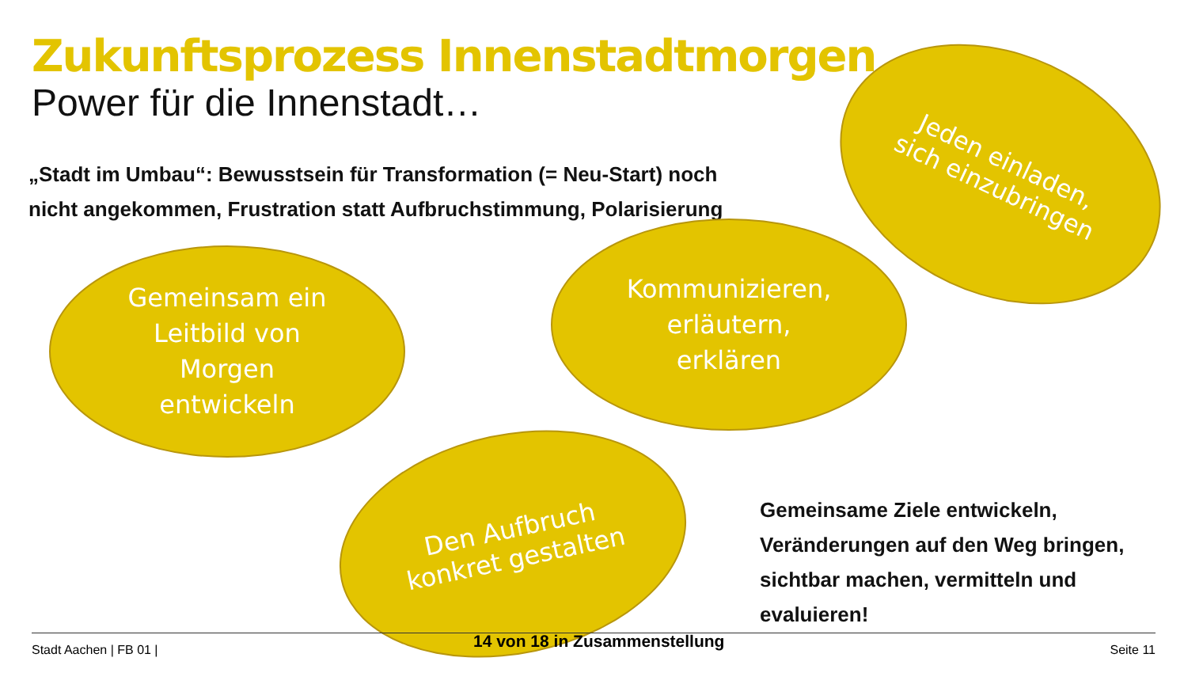Zukunftsprozess Innenstadtmorgen
Power für die Innenstadt…
„Stadt im Umbau“: Bewusstsein für Transformation (= Neu-Start) noch nicht angekommen, Frustration statt Aufbruchstimmung, Polarisierung
Jeden einladen,
sich einzubringen
Gemeinsam ein
Leitbild von
Morgen
entwickeln
Kommunizieren,
erläutern,
erklären
Den Aufbruch
konkret gestalten
Gemeinsame Ziele entwickeln,
Veränderungen auf den Weg bringen,
sichtbar machen, vermitteln und evaluieren!
Stadt Aachen | FB 01 | 14 von 18 in Zusammenstellung Seite 11